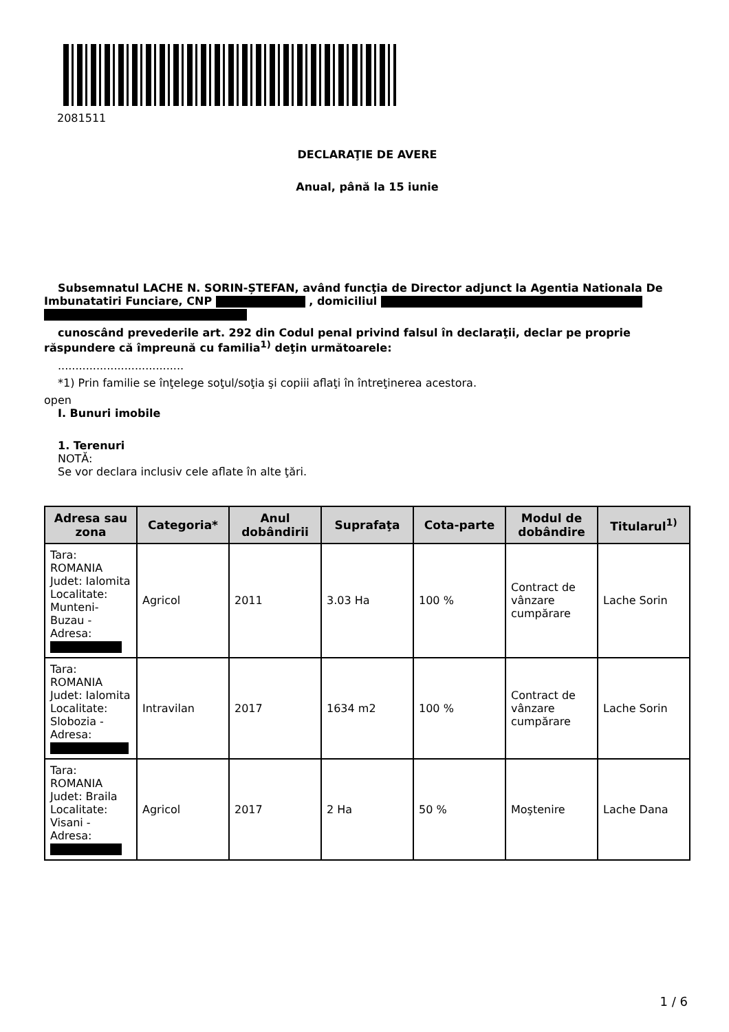2081511
DECLARAŢIE DE AVERE
Anual, până la 15 iunie
Subsemnatul LACHE N. SORIN-ȘTEFAN, având funcţia de Director adjunct la Agentia Nationala De Imbunatatiri Funciare, CNP , domiciliul
cunoscând prevederile art. 292 din Codul penal privind falsul în declaraţii, declar pe proprie răspundere că împreună cu familia<sup>1)</sup> deţin următoarele:
....................................
*1) Prin familie se înţelege soţul/soţia şi copiii aflaţi în întreţinerea acestora.
open
I. Bunuri imobile
1. Terenuri
NOTĂ:
Se vor declara inclusiv cele aflate în alte ţări.
| Adresa sau zona | Categoria* | Anul dobândirii | Suprafaţa | Cota-parte | Modul de dobândire | Titularul<sup>1)</sup> |
| --- | --- | --- | --- | --- | --- | --- |
| Tara: ROMANIA Judet: Ialomita Localitate: Munteni-Buzau - Adresa: | Agricol | 2011 | 3.03 Ha | 100 % | Contract de vânzare cumpărare | Lache Sorin |
| Tara: ROMANIA Judet: Ialomita Localitate: Slobozia - Adresa: | Intravilan | 2017 | 1634 m2 | 100 % | Contract de vânzare cumpărare | Lache Sorin |
| Tara: ROMANIA Judet: Braila Localitate: Visani - Adresa: | Agricol | 2017 | 2 Ha | 50 % | Moştenire | Lache Dana |
1 / 6